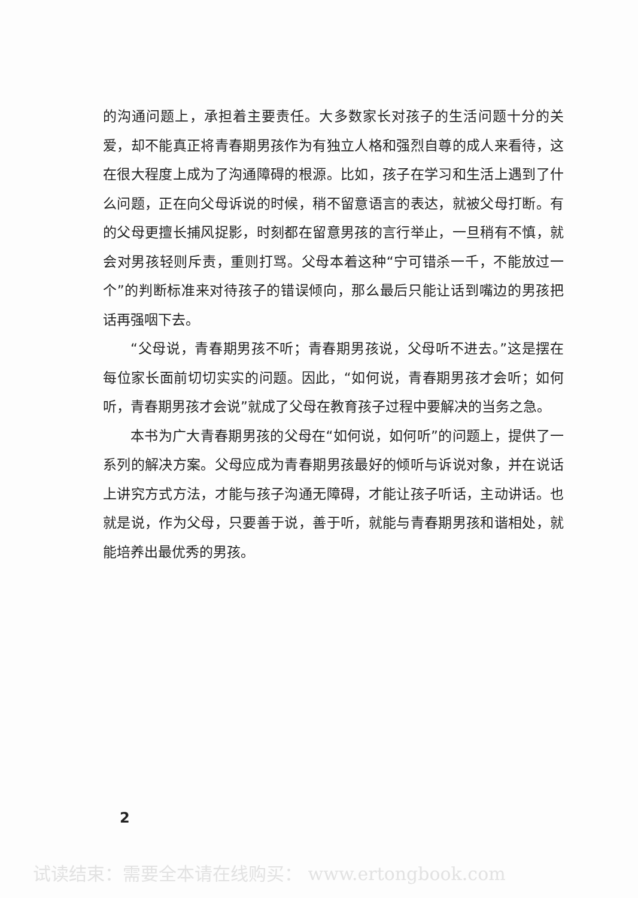的沟通问题上，承担着主要责任。大多数家长对孩子的生活问题十分的关爱，却不能真正将青春期男孩作为有独立人格和强烈自尊的成人来看待，这在很大程度上成为了沟通障碍的根源。比如，孩子在学习和生活上遇到了什么问题，正在向父母诉说的时候，稍不留意语言的表达，就被父母打断。有的父母更擅长捕风捉影，时刻都在留意男孩的言行举止，一旦稍有不慎，就会对男孩轻则斥责，重则打骂。父母本着这种“宁可错杀一千，不能放过一个”的判断标准来对待孩子的错误倾向，那么最后只能让话到嘴边的男孩把话再强咽下去。
“父母说，青春期男孩不听；青春期男孩说，父母听不进去。”这是摆在每位家长面前切切实实的问题。因此，“如何说，青春期男孩才会听；如何听，青春期男孩才会说”就成了父母在教育孩子过程中要解决的当务之急。
本书为广大青春期男孩的父母在“如何说，如何听”的问题上，提供了一系列的解决方案。父母应成为青春期男孩最好的倾听与诉说对象，并在说话上讲究方式方法，才能与孩子沟通无障碍，才能让孩子听话，主动讲话。也就是说，作为父母，只要善于说，善于听，就能与青春期男孩和谐相处，就能培养出最优秀的男孩。
2
试读结束：需要全本请在线购买： www.ertongbook.com